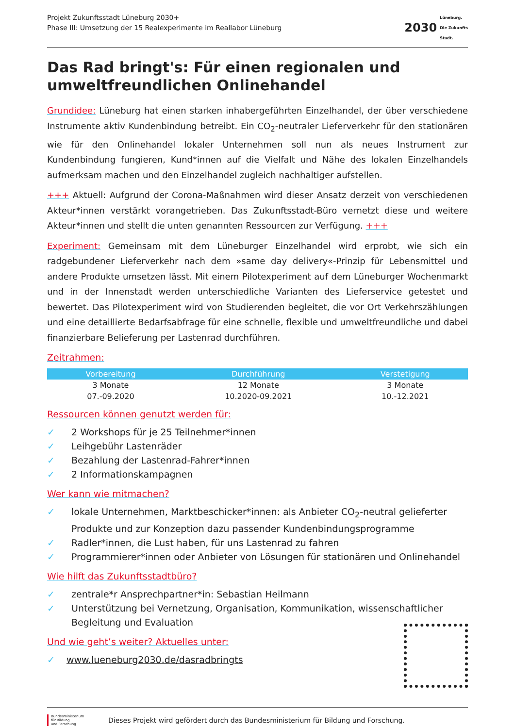Projekt Zukunftsstadt Lüneburg 2030+
Phase III: Umsetzung der 15 Realexperimente im Reallabor Lüneburg
2030
Lüneburg.
Die Zukunfts
Stadt.
Das Rad bringt's: Für einen regionalen und umweltfreundlichen Onlinehandel
Grundidee: Lüneburg hat einen starken inhabergeführten Einzelhandel, der über verschiedene Instrumente aktiv Kundenbindung betreibt. Ein CO<sub>2</sub>-neutraler Lieferverkehr für den stationären wie für den Onlinehandel lokaler Unternehmen soll nun als neues Instrument zur Kundenbindung fungieren, Kund*innen auf die Vielfalt und Nähe des lokalen Einzelhandels aufmerksam machen und den Einzelhandel zugleich nachhaltiger aufstellen.
+++ Aktuell: Aufgrund der Corona-Maßnahmen wird dieser Ansatz derzeit von verschiedenen Akteur*innen verstärkt vorangetrieben. Das Zukunftsstadt-Büro vernetzt diese und weitere Akteur*innen und stellt die unten genannten Ressourcen zur Verfügung. +++
Experiment: Gemeinsam mit dem Lüneburger Einzelhandel wird erprobt, wie sich ein radgebundener Lieferverkehr nach dem »same day delivery«-Prinzip für Lebensmittel und andere Produkte umsetzen lässt. Mit einem Pilotexperiment auf dem Lüneburger Wochenmarkt und in der Innenstadt werden unterschiedliche Varianten des Lieferservice getestet und bewertet. Das Pilotexperiment wird von Studierenden begleitet, die vor Ort Verkehrszählungen und eine detaillierte Bedarfsabfrage für eine schnelle, flexible und umweltfreundliche und dabei finanzierbare Belieferung per Lastenrad durchführen.
Zeitrahmen:
| Vorbereitung | Durchführung | Verstetigung |
| --- | --- | --- |
| 3 Monate | 12 Monate | 3 Monate |
| 07.-09.2020 | 10.2020-09.2021 | 10.-12.2021 |
Ressourcen können genutzt werden für:
✓ 2 Workshops für je 25 Teilnehmer*innen
✓ Leihgebühr Lastenräder
✓ Bezahlung der Lastenrad-Fahrer*innen
✓ 2 Informationskampagnen
Wer kann wie mitmachen?
✓ lokale Unternehmen, Marktbeschicker*innen: als Anbieter CO<sub>2</sub>-neutral gelieferter Produkte und zur Konzeption dazu passender Kundenbindungsprogramme
✓ Radler*innen, die Lust haben, für uns Lastenrad zu fahren
✓ Programmierer*innen oder Anbieter von Lösungen für stationären und Onlinehandel
Wie hilft das Zukunftsstadtbüro?
✓ zentrale*r Ansprechpartner*in: Sebastian Heilmann
✓ Unterstützung bei Vernetzung, Organisation, Kommunikation, wissenschaftlicher Begleitung und Evaluation
Und wie geht’s weiter? Aktuelles unter:
✓ www.lueneburg2030.de/dasradbringts
Bundesministerium
für Bildung
und Forschung
Dieses Projekt wird gefördert durch das Bundesministerium für Bildung und Forschung.